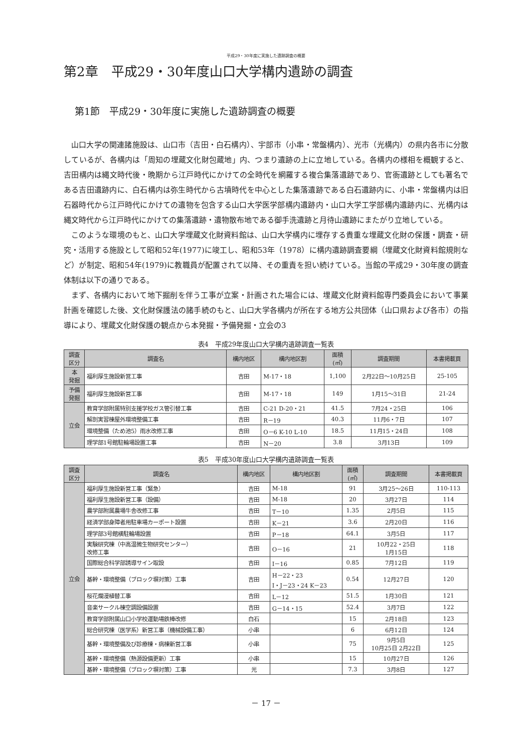平成29・30年度に実施した遺跡調査の概要
第2章　平成29・30年度山口大学構内遺跡の調査
第1節　平成29・30年度に実施した遺跡調査の概要
山口大学の関連諸施設は、山口市（吉田・白石構内）、宇部市（小串・常盤構内）、光市（光構内）の県内各市に分散しているが、各構内は「周知の埋蔵文化財包蔵地」内、つまり遺跡の上に立地している。各構内の様相を概観すると、吉田構内は縄文時代後・晩期から江戸時代にかけての全時代を網羅する複合集落遺跡であり、官衙遺跡としても著名である吉田遺跡内に、白石構内は弥生時代から古墳時代を中心とした集落遺跡である白石遺跡内に、小串・常盤構内は旧石器時代から江戸時代にかけての遺物を包含する山口大学医学部構内遺跡内・山口大学工学部構内遺跡内に、光構内は縄文時代から江戸時代にかけての集落遺跡・遺物散布地である御手洗遺跡と月待山遺跡にまたがり立地している。
このような環境のもと、山口大学埋蔵文化財資料館は、山口大学構内に埋存する貴重な埋蔵文化財の保護・調査・研究・活用する施設として昭和52年(1977)に竣工し、昭和53年（1978）に構内遺跡調査要綱（埋蔵文化財資料館規則など）が制定、昭和54年(1979)に教職員が配置されて以降、その重責を担い続けている。当館の平成29・30年度の調査体制は以下の通りである。
まず、各構内において地下掘削を伴う工事が立案・計画された場合には、埋蔵文化財資料館専門委員会において事業計画を確認した後、文化財保護法の諸手続のもと、山口大学各構内が所在する地方公共団体（山口県および各市）の指導により、埋蔵文化財保護の観点から本発掘・予備発掘・立会の3
表4　平成29年度山口大学構内遺跡調査一覧表
| 調査 区分 | 調査名 | 構内地区 | 構内地区割 | 面積 (㎡) | 調査期間 | 本書掲載頁 |
| --- | --- | --- | --- | --- | --- | --- |
| 本 発掘 | 福利厚生施設新営工事 | 吉田 | M-17・18 | 1,100 | 2月22日～10月25日 | 25-105 |
| 予備 発掘 | 福利厚生施設新営工事 | 吉田 | M-17・18 | 149 | 1月15～31日 | 21-24 |
| 立会 | 教育学部附属特別支援学校ガス管引替工事 | 吉田 | C-21 D-20・21 | 41.5 | 7月24・25日 | 106 |
| | 解剖実習棟屋外環境整備工事 | 吉田 | R－19 | 40.3 | 11月6・7日 | 107 |
| | 環境整備（ため池5）雨水改修工事 | 吉田 | O－6 K-10 L-10 | 18.5 | 11月15・24日 | 108 |
| | 理学部1号館駐輪場設置工事 | 吉田 | N－20 | 3.8 | 3月13日 | 109 |
表5　平成30年度山口大学構内遺跡調査一覧表
| 調査 区分 | 調査名 | 構内地区 | 構内地区割 | 面積 (㎡) | 調査期間 | 本書掲載頁 |
| --- | --- | --- | --- | --- | --- | --- |
| 立会 | 福利厚生施設新営工事（緊急） | 吉田 | M-18 | 91 | 3月25～26日 | 110-113 |
| | 福利厚生施設新営工事（設備） | 吉田 | M-18 | 20 | 3月27日 | 114 |
| | 農学部附属農場牛舎改修工事 | 吉田 | T－10 | 1.35 | 2月5日 | 115 |
| | 経済学部身障者用駐車場カーポート設置 | 吉田 | K－21 | 3.6 | 2月20日 | 116 |
| | 理学部3号館横駐輪場設置 | 吉田 | P－18 | 64.1 | 3月5日 | 117 |
| | 実験研究棟（中高温微生物研究センター） 改修工事 | 吉田 | O－16 | 21 | 10月22・25日 1月15日 | 118 |
| | 国際総合科学部誘導サイン取設 | 吉田 | I－16 | 0.85 | 7月12日 | 119 |
| | 基幹・環境整備（ブロック塀対策）工事 | 吉田 | H－22・23 I・J－23・24 K－23 | 0.54 | 12月27日 | 120 |
| | 桜花爛漫植替工事 | 吉田 | L－12 | 51.5 | 1月30日 | 121 |
| | 音楽サークル棟空調設備設置 | 吉田 | G－14・15 | 52.4 | 3月7日 | 122 |
| | 教育学部附属山口小学校運動場鉄棒改修 | 白石 | | 15 | 2月18日 | 123 |
| | 総合研究棟（医学系）新営工事（機械設備工事） | 小串 | | 6 | 6月12日 | 124 |
| | 基幹・環境整備及び診療棟・病棟新営工事 | 小串 | | 75 | 9月5日 10月25日 2月22日 | 125 |
| | 基幹・環境整備（熱源設備更新）工事 | 小串 | | 15 | 10月27日 | 126 |
| | 基幹・環境整備（ブロック塀対策）工事 | 光 | | 7.3 | 3月8日 | 127 |
－ 17 －